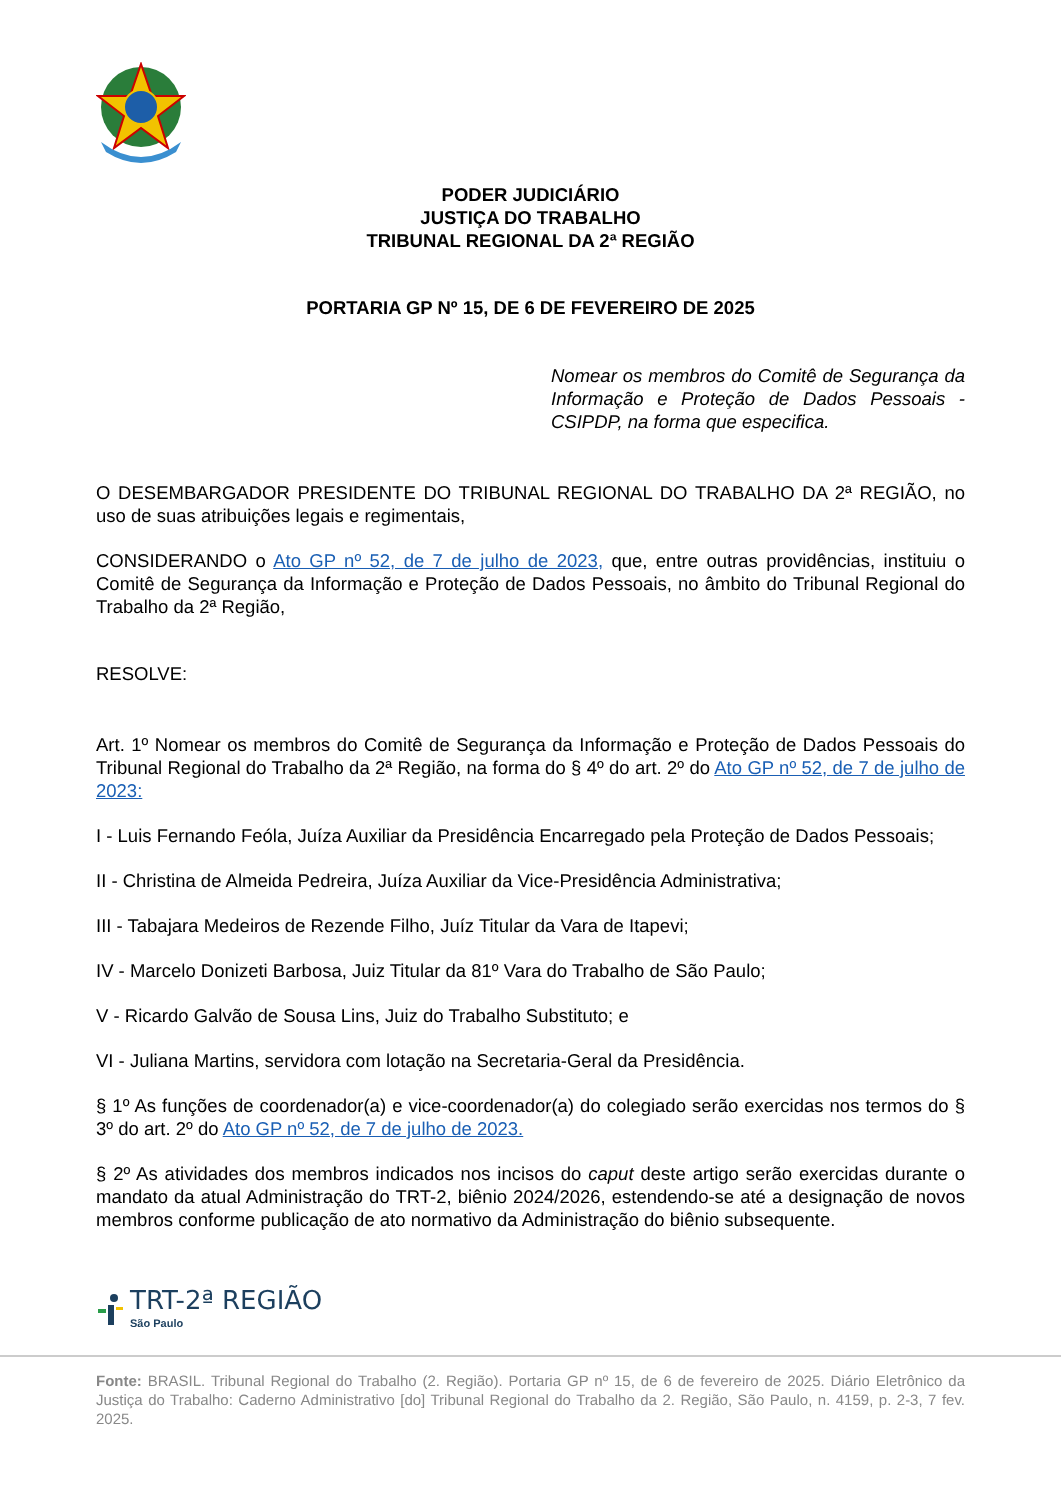PODER JUDICIÁRIO
JUSTIÇA DO TRABALHO
TRIBUNAL REGIONAL DA 2ª REGIÃO
PORTARIA GP Nº 15, DE 6 DE FEVEREIRO DE 2025
Nomear os membros do Comitê de Segurança da Informação e Proteção de Dados Pessoais - CSIPDP, na forma que especifica.
O DESEMBARGADOR PRESIDENTE DO TRIBUNAL REGIONAL DO TRABALHO DA 2ª REGIÃO, no uso de suas atribuições legais e regimentais,
CONSIDERANDO o Ato GP nº 52, de 7 de julho de 2023, que, entre outras providências, instituiu o Comitê de Segurança da Informação e Proteção de Dados Pessoais, no âmbito do Tribunal Regional do Trabalho da 2ª Região,
RESOLVE:
Art. 1º Nomear os membros do Comitê de Segurança da Informação e Proteção de Dados Pessoais do Tribunal Regional do Trabalho da 2ª Região, na forma do § 4º do art. 2º do Ato GP nº 52, de 7 de julho de 2023:
I - Luis Fernando Feóla, Juíza Auxiliar da Presidência Encarregado pela Proteção de Dados Pessoais;
II - Christina de Almeida Pedreira, Juíza Auxiliar da Vice-Presidência Administrativa;
III - Tabajara Medeiros de Rezende Filho, Juíz Titular da Vara de Itapevi;
IV - Marcelo Donizeti Barbosa, Juiz Titular da 81º Vara do Trabalho de São Paulo;
V - Ricardo Galvão de Sousa Lins, Juiz do Trabalho Substituto; e
VI - Juliana Martins, servidora com lotação na Secretaria-Geral da Presidência.
§ 1º As funções de coordenador(a) e vice-coordenador(a) do colegiado serão exercidas nos termos do § 3º do art. 2º do Ato GP nº 52, de 7 de julho de 2023.
§ 2º As atividades dos membros indicados nos incisos do caput deste artigo serão exercidas durante o mandato da atual Administração do TRT-2, biênio 2024/2026, estendendo-se até a designação de novos membros conforme publicação de ato normativo da Administração do biênio subsequente.
TRT-2ª REGIÃO
São Paulo
Fonte: BRASIL. Tribunal Regional do Trabalho (2. Região). Portaria GP nº 15, de 6 de fevereiro de 2025. Diário Eletrônico da Justiça do Trabalho: Caderno Administrativo [do] Tribunal Regional do Trabalho da 2. Região, São Paulo, n. 4159, p. 2-3, 7 fev. 2025.